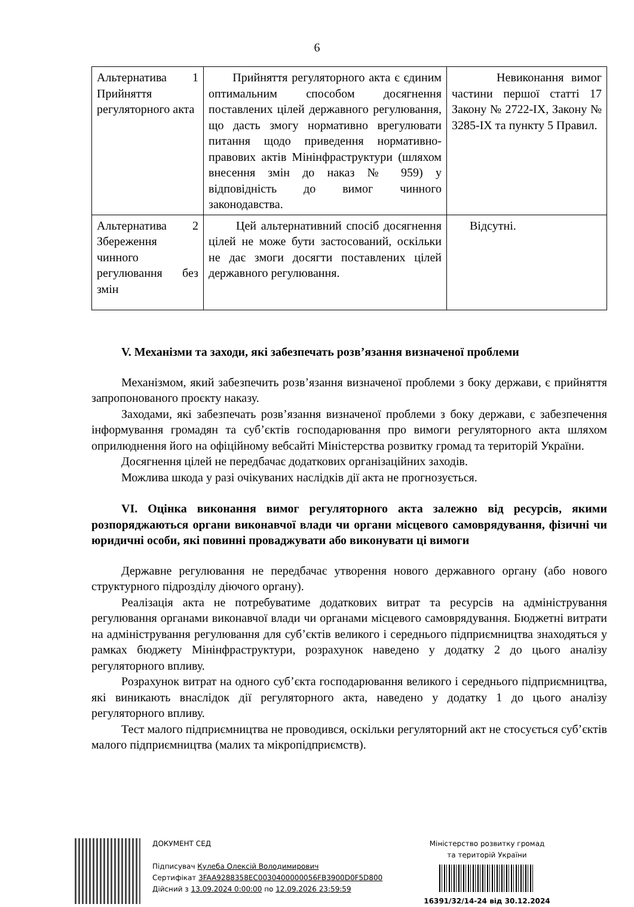6
| Альтернатива 1 Прийняття регуляторного акта | Прийняття регуляторного акта є єдиним оптимальним способом досягнення поставлених цілей державного регулювання, що дасть змогу нормативно врегулювати питання щодо приведення нормативно-правових актів Мінінфраструктури (шляхом внесення змін до наказ № 959) у відповідність до вимог чинного законодавства. | Невиконання вимог частини першої статті 17 Закону № 2722-IX, Закону № 3285-IX та пункту 5 Правил. |
| Альтернатива 2 Збереження чинного регулювання без змін | Цей альтернативний спосіб досягнення цілей не може бути застосований, оскільки не дає змоги досягти поставлених цілей державного регулювання. | Відсутні. |
V. Механізми та заходи, які забезпечать розв’язання визначеної проблеми
Механізмом, який забезпечить розв’язання визначеної проблеми з боку держави, є прийняття запропонованого проєкту наказу.
Заходами, які забезпечать розв’язання визначеної проблеми з боку держави, є забезпечення інформування громадян та суб’єктів господарювання про вимоги регуляторного акта шляхом оприлюднення його на офіційному вебсайті Міністерства розвитку громад та територій України.
Досягнення цілей не передбачає додаткових організаційних заходів.
Можлива шкода у разі очікуваних наслідків дії акта не прогнозується.
VI. Оцінка виконання вимог регуляторного акта залежно від ресурсів, якими розпоряджаються органи виконавчої влади чи органи місцевого самоврядування, фізичні чи юридичні особи, які повинні проваджувати або виконувати ці вимоги
Державне регулювання не передбачає утворення нового державного органу (або нового структурного підрозділу діючого органу).
Реалізація акта не потребуватиме додаткових витрат та ресурсів на адміністрування регулювання органами виконавчої влади чи органами місцевого самоврядування. Бюджетні витрати на адміністрування регулювання для суб’єктів великого і середнього підприємництва знаходяться у рамках бюджету Мінінфраструктури, розрахунок наведено у додатку 2 до цього аналізу регуляторного впливу.
Розрахунок витрат на одного суб’єкта господарювання великого і середнього підприємництва, які виникають внаслідок дії регуляторного акта, наведено у додатку 1 до цього аналізу регуляторного впливу.
Тест малого підприємництва не проводився, оскільки регуляторний акт не стосується суб’єктів малого підприємництва (малих та мікропідприємств).
ДОКУМЕНТ СЕД
Підписувач Кулеба Олексій Володимирович
Сертифікат 3FAA9288358EC0030400000056FB3900D0F5D800
Дійсний з 13.09.2024 0:00:00 по 12.09.2026 23:59:59
Міністерство розвитку громад
та територій України
16391/32/14-24 від 30.12.2024